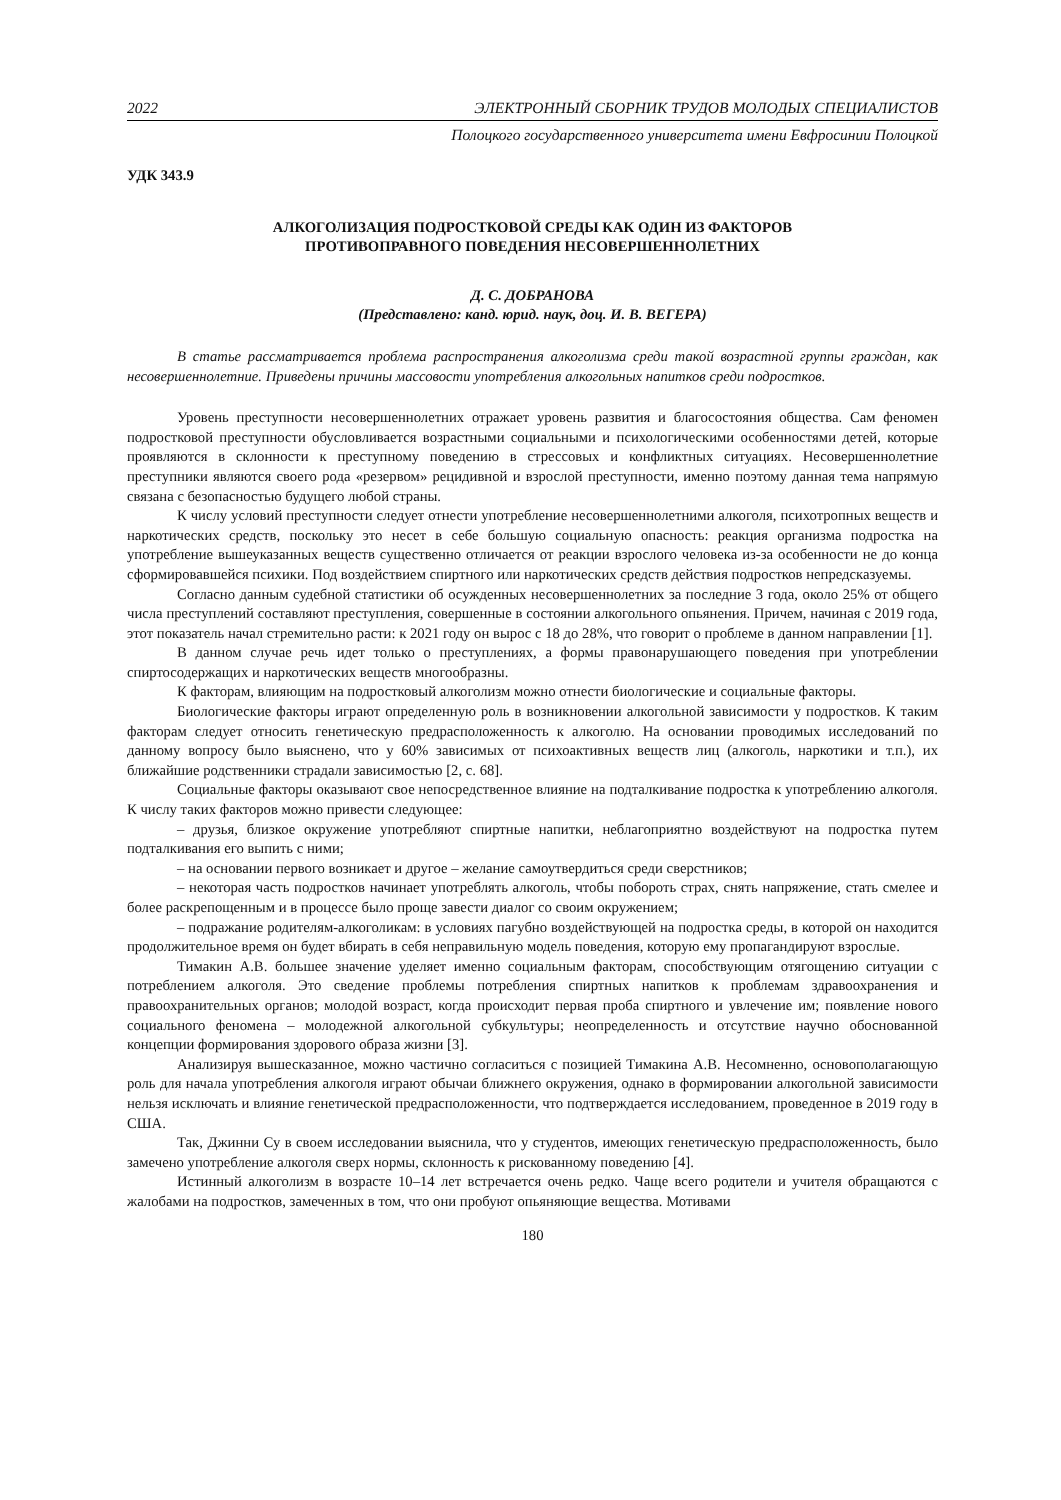2022 ЭЛЕКТРОННЫЙ СБОРНИК ТРУДОВ МОЛОДЫХ СПЕЦИАЛИСТОВ
Полоцкого государственного университета имени Евфросинии Полоцкой
УДК 343.9
АЛКОГОЛИЗАЦИЯ ПОДРОСТКОВОЙ СРЕДЫ КАК ОДИН ИЗ ФАКТОРОВ
ПРОТИВОПРАВНОГО ПОВЕДЕНИЯ НЕСОВЕРШЕННОЛЕТНИХ
Д. С. ДОБРАНОВА
(Представлено: канд. юрид. наук, доц. И. В. ВЕГЕРА)
В статье рассматривается проблема распространения алкоголизма среди такой возрастной группы граждан, как несовершеннолетние. Приведены причины массовости употребления алкогольных напитков среди подростков.
Уровень преступности несовершеннолетних отражает уровень развития и благосостояния общества. Сам феномен подростковой преступности обусловливается возрастными социальными и психологическими особенностями детей, которые проявляются в склонности к преступному поведению в стрессовых и конфликтных ситуациях. Несовершеннолетние преступники являются своего рода «резервом» рецидивной и взрослой преступности, именно поэтому данная тема напрямую связана с безопасностью будущего любой страны.
К числу условий преступности следует отнести употребление несовершеннолетними алкоголя, психотропных веществ и наркотических средств, поскольку это несет в себе большую социальную опасность: реакция организма подростка на употребление вышеуказанных веществ существенно отличается от реакции взрослого человека из-за особенности не до конца сформировавшейся психики. Под воздействием спиртного или наркотических средств действия подростков непредсказуемы.
Согласно данным судебной статистики об осужденных несовершеннолетних за последние 3 года, около 25% от общего числа преступлений составляют преступления, совершенные в состоянии алкогольного опьянения. Причем, начиная с 2019 года, этот показатель начал стремительно расти: к 2021 году он вырос с 18 до 28%, что говорит о проблеме в данном направлении [1].
В данном случае речь идет только о преступлениях, а формы правонарушающего поведения при употреблении спиртосодержащих и наркотических веществ многообразны.
К факторам, влияющим на подростковый алкоголизм можно отнести биологические и социальные факторы.
Биологические факторы играют определенную роль в возникновении алкогольной зависимости у подростков. К таким факторам следует относить генетическую предрасположенность к алкоголю. На основании проводимых исследований по данному вопросу было выяснено, что у 60% зависимых от психоактивных веществ лиц (алкоголь, наркотики и т.п.), их ближайшие родственники страдали зависимостью [2, с. 68].
Социальные факторы оказывают свое непосредственное влияние на подталкивание подростка к употреблению алкоголя. К числу таких факторов можно привести следующее:
– друзья, близкое окружение употребляют спиртные напитки, неблагоприятно воздействуют на подростка путем подталкивания его выпить с ними;
– на основании первого возникает и другое – желание самоутвердиться среди сверстников;
– некоторая часть подростков начинает употреблять алкоголь, чтобы побороть страх, снять напряжение, стать смелее и более раскрепощенным и в процессе было проще завести диалог со своим окружением;
– подражание родителям-алкоголикам: в условиях пагубно воздействующей на подростка среды, в которой он находится продолжительное время он будет вбирать в себя неправильную модель поведения, которую ему пропагандируют взрослые.
Тимакин А.В. большее значение уделяет именно социальным факторам, способствующим отягощению ситуации с потреблением алкоголя. Это сведение проблемы потребления спиртных напитков к проблемам здравоохранения и правоохранительных органов; молодой возраст, когда происходит первая проба спиртного и увлечение им; появление нового социального феномена – молодежной алкогольной субкультуры; неопределенность и отсутствие научно обоснованной концепции формирования здорового образа жизни [3].
Анализируя вышесказанное, можно частично согласиться с позицией Тимакина А.В. Несомненно, основополагающую роль для начала употребления алкоголя играют обычаи ближнего окружения, однако в формировании алкогольной зависимости нельзя исключать и влияние генетической предрасположенности, что подтверждается исследованием, проведенное в 2019 году в США.
Так, Джинни Су в своем исследовании выяснила, что у студентов, имеющих генетическую предрасположенность, было замечено употребление алкоголя сверх нормы, склонность к рискованному поведению [4].
Истинный алкоголизм в возрасте 10–14 лет встречается очень редко. Чаще всего родители и учителя обращаются с жалобами на подростков, замеченных в том, что они пробуют опьяняющие вещества. Мотивами
180